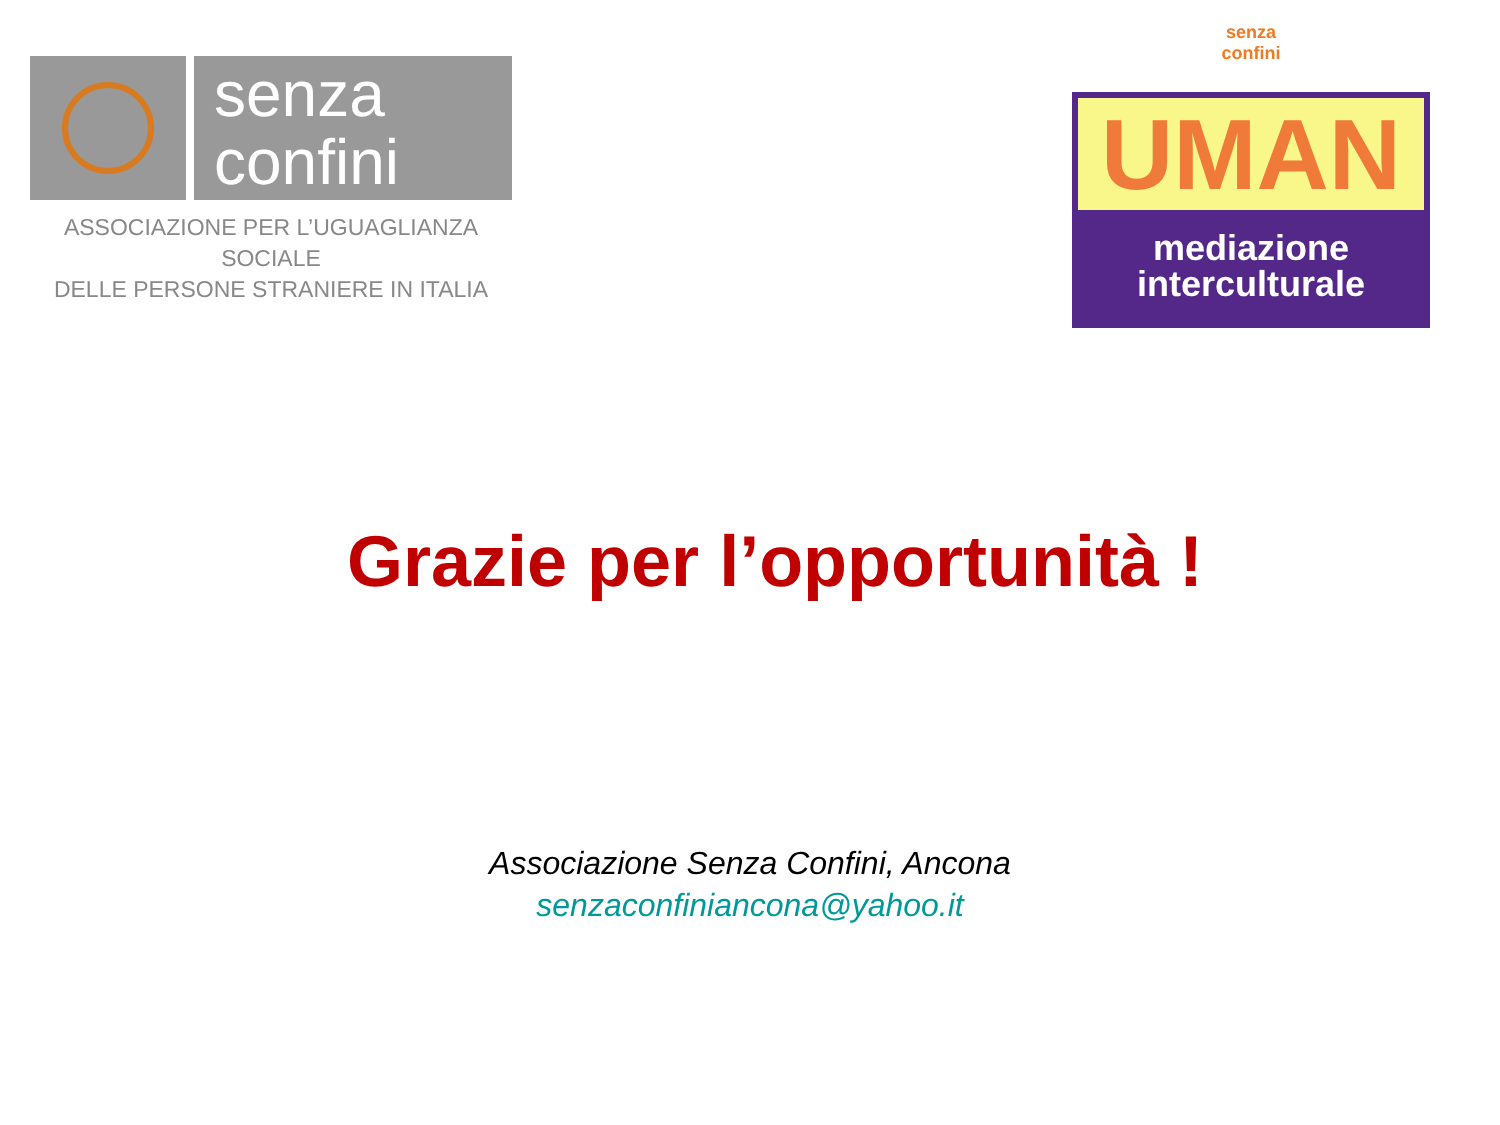senza
confini
ASSOCIAZIONE PER L’UGUAGLIANZA SOCIALE
DELLE PERSONE STRANIERE IN ITALIA
senza
confini
UMAN
mediazione
interculturale
Grazie per l’opportunità !
Associazione Senza Confini, Ancona
senzaconfiniancona@yahoo.it